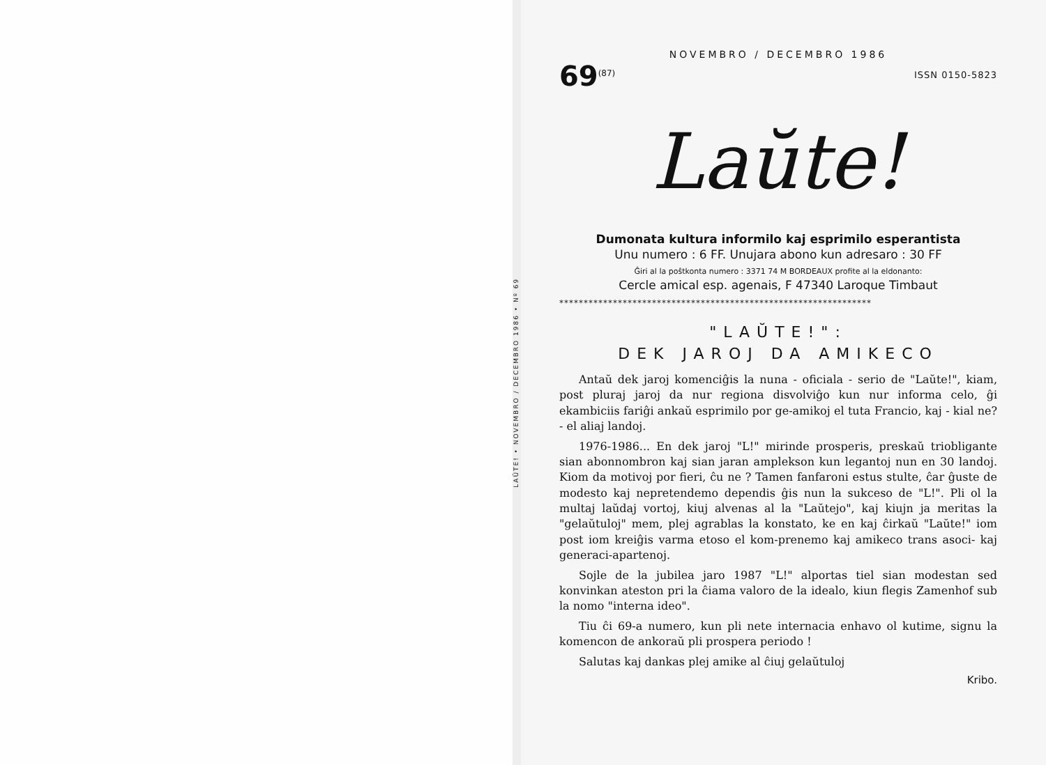LAŬTE! • NOVEMBRO / DECEMBRO 1986 • Nº 69
NOVEMBRO / DECEMBRO 1986
69<sup>(87)</sup>
ISSN 0150-5823
Laŭte!
Dumonata kultura informilo kaj esprimilo esperantista
Unu numero : 6 FF. Unujara abono kun adresaro : 30 FF
Ĝiri al la poŝtkonta numero : 3371 74 M BORDEAUX profite al la eldonanto:
Cercle amical esp. agenais, F 47340 Laroque Timbaut
****************************************************************
"LAŬTE!":
DEK JAROJ DA AMIKECO
Antaŭ dek jaroj komenciĝis la nuna - oficiala - serio de "Laŭte!", kiam, post pluraj jaroj da nur regiona disvolviĝo kun nur informa celo, ĝi ekambiciis fariĝi ankaŭ esprimilo por ge-amikoj el tuta Francio, kaj - kial ne? - el aliaj landoj.
1976-1986... En dek jaroj "L!" mirinde prosperis, preskaŭ triobligante sian abonnombron kaj sian jaran amplekson kun legantoj nun en 30 landoj. Kiom da motivoj por fieri, ĉu ne ? Tamen fanfaroni estus stulte, ĉar ĝuste de modesto kaj nepretendemo dependis ĝis nun la sukceso de "L!". Pli ol la multaj laŭdaj vortoj, kiuj alvenas al la "Laŭtejo", kaj kiujn ja meritas la "gelaŭtuloj" mem, plej agrablas la konstato, ke en kaj ĉirkaŭ "Laŭte!" iom post iom kreiĝis varma etoso el kom-prenemo kaj amikeco trans asoci- kaj generaci-apartenoj.
Sojle de la jubilea jaro 1987 "L!" alportas tiel sian modestan sed konvinkan ateston pri la ĉiama valoro de la idealo, kiun flegis Zamenhof sub la nomo "interna ideo".
Tiu ĉi 69-a numero, kun pli nete internacia enhavo ol kutime, signu la komencon de ankoraŭ pli prospera periodo !
Salutas kaj dankas plej amike al ĉiuj gelaŭtuloj
Kribo.